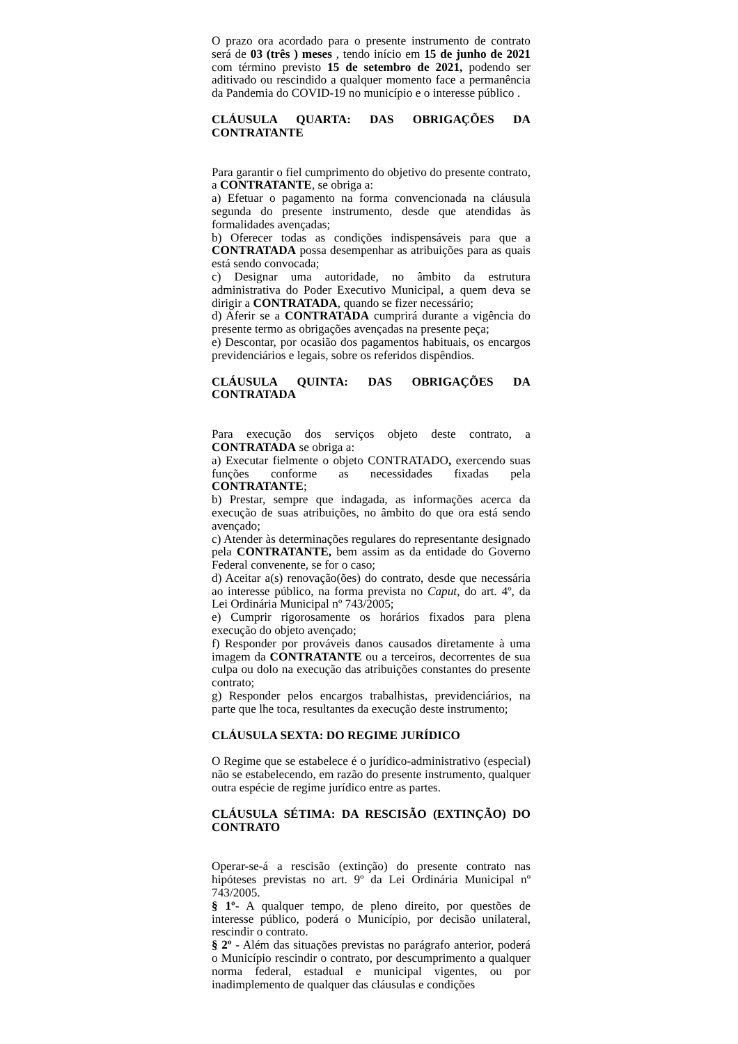O prazo ora acordado para o presente instrumento de contrato será de 03 (três ) meses , tendo início em 15 de junho de 2021 com término previsto 15 de setembro de 2021, podendo ser aditivado ou rescindido a qualquer momento face a permanência da Pandemia do COVID-19 no município e o interesse público .
CLÁUSULA QUARTA: DAS OBRIGAÇÕES DA CONTRATANTE
Para garantir o fiel cumprimento do objetivo do presente contrato, a CONTRATANTE, se obriga a:
a) Efetuar o pagamento na forma convencionada na cláusula segunda do presente instrumento, desde que atendidas às formalidades avençadas;
b) Oferecer todas as condições indispensáveis para que a CONTRATADA possa desempenhar as atribuições para as quais está sendo convocada;
c) Designar uma autoridade, no âmbito da estrutura administrativa do Poder Executivo Municipal, a quem deva se dirigir a CONTRATADA, quando se fizer necessário;
d) Aferir se a CONTRATADA cumprirá durante a vigência do presente termo as obrigações avençadas na presente peça;
e) Descontar, por ocasião dos pagamentos habituais, os encargos previdenciários e legais, sobre os referidos dispêndios.
CLÁUSULA QUINTA: DAS OBRIGAÇÕES DA CONTRATADA
Para execução dos serviços objeto deste contrato, a CONTRATADA se obriga a:
a) Executar fielmente o objeto CONTRATADO, exercendo suas funções conforme as necessidades fixadas pela CONTRATANTE;
b) Prestar, sempre que indagada, as informações acerca da execução de suas atribuições, no âmbito do que ora está sendo avençado;
c) Atender às determinações regulares do representante designado pela CONTRATANTE, bem assim as da entidade do Governo Federal convenente, se for o caso;
d) Aceitar a(s) renovação(ões) do contrato, desde que necessária ao interesse público, na forma prevista no Caput, do art. 4º, da Lei Ordinária Municipal nº 743/2005;
e) Cumprir rigorosamente os horários fixados para plena execução do objeto avençado;
f) Responder por prováveis danos causados diretamente à uma imagem da CONTRATANTE ou a terceiros, decorrentes de sua culpa ou dolo na execução das atribuições constantes do presente contrato;
g) Responder pelos encargos trabalhistas, previdenciários, na parte que lhe toca, resultantes da execução deste instrumento;
CLÁUSULA SEXTA: DO REGIME JURÍDICO
O Regime que se estabelece é o jurídico-administrativo (especial) não se estabelecendo, em razão do presente instrumento, qualquer outra espécie de regime jurídico entre as partes.
CLÁUSULA SÉTIMA: DA RESCISÃO (EXTINÇÃO) DO CONTRATO
Operar-se-á a rescisão (extinção) do presente contrato nas hipóteses previstas no art. 9º da Lei Ordinária Municipal nº 743/2005.
§ 1º- A qualquer tempo, de pleno direito, por questões de interesse público, poderá o Município, por decisão unilateral, rescindir o contrato.
§ 2º - Além das situações previstas no parágrafo anterior, poderá o Município rescindir o contrato, por descumprimento a qualquer norma federal, estadual e municipal vigentes, ou por inadimplemento de qualquer das cláusulas e condições